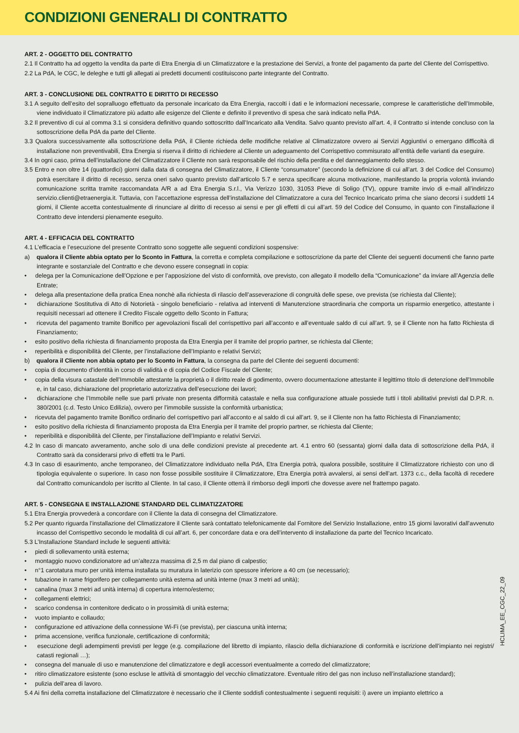CONDIZIONI GENERALI DI CONTRATTO
ART. 2 - OGGETTO DEL CONTRATTO
2.1 Il Contratto ha ad oggetto la vendita da parte di Etra Energia di un Climatizzatore e la prestazione dei Servizi, a fronte del pagamento da parte del Cliente del Corrispettivo.
2.2 La PdA, le CGC, le deleghe e tutti gli allegati ai predetti documenti costituiscono parte integrante del Contratto.
ART. 3 - CONCLUSIONE DEL CONTRATTO E DIRITTO DI RECESSO
3.1 A seguito dell’esito del sopralluogo effettuato da personale incaricato da Etra Energia, raccolti i dati e le informazioni necessarie, comprese le caratteristiche dell’Immobile, viene individuato il Climatizzatore più adatto alle esigenze del Cliente e definito il preventivo di spesa che sarà indicato nella PdA.
3.2 Il preventivo di cui al comma 3.1 si considera definitivo quando sottoscritto dall’Incaricato alla Vendita. Salvo quanto previsto all’art. 4, il Contratto si intende concluso con la sottoscrizione della PdA da parte del Cliente.
3.3 Qualora successivamente alla sottoscrizione della PdA, il Cliente richieda delle modifiche relative al Climatizzatore ovvero ai Servizi Aggiuntivi o emergano difficoltà di installazione non preventivabili, Etra Energia si riserva il diritto di richiedere al Cliente un adeguamento del Corrispettivo commisurato all’entità delle varianti da eseguire.
3.4 In ogni caso, prima dell’installazione del Climatizzatore il Cliente non sarà responsabile del rischio della perdita e del danneggiamento dello stesso.
3.5 Entro e non oltre 14 (quattordici) giorni dalla data di consegna del Climatizzatore, il Cliente “consumatore” (secondo la definizione di cui all’art. 3 del Codice del Consumo) potrà esercitare il diritto di recesso, senza oneri salvo quanto previsto dall’articolo 5.7 e senza specificare alcuna motivazione, manifestando la propria volontà inviando comunicazione scritta tramite raccomandata A/R a ad Etra Energia S.r.l., Via Verizzo 1030, 31053 Pieve di Soligo (TV), oppure tramite invio di e-mail all’indirizzo servizio.clienti@etraenergia.it. Tuttavia, con l’accettazione espressa dell’installazione del Climatizzatore a cura del Tecnico Incaricato prima che siano decorsi i suddetti 14 giorni, il Cliente accetta contestualmente di rinunciare al diritto di recesso ai sensi e per gli effetti di cui all’art. 59 del Codice del Consumo, in quanto con l’installazione il Contratto deve intendersi pienamente eseguito.
ART. 4 - EFFICACIA DEL CONTRATTO
4.1 L’efficacia e l’esecuzione del presente Contratto sono soggette alle seguenti condizioni sospensive:
a) qualora il Cliente abbia optato per lo Sconto in Fattura, la corretta e completa compilazione e sottoscrizione da parte del Cliente dei seguenti documenti che fanno parte integrante e sostanziale del Contratto e che devono essere consegnati in copia:
• delega per la Comunicazione dell’Opzione e per l’apposizione del visto di conformità, ove previsto, con allegato il modello della “Comunicazione” da inviare all’Agenzia delle Entrate;
• delega alla presentazione della pratica Enea nonchè alla richiesta di rilascio dell’asseverazione di congruità delle spese, ove prevista (se richiesta dal Cliente);
• dichiarazione Sostitutiva di Atto di Notorietà - singolo beneficiario - relativa ad interventi di Manutenzione straordinaria che comporta un risparmio energetico, attestante i requisiti necessari ad ottenere il Credito Fiscale oggetto dello Sconto in Fattura;
• ricevuta del pagamento tramite Bonifico per agevolazioni fiscali del corrispettivo pari all’acconto e all’eventuale saldo di cui all’art. 9, se il Cliente non ha fatto Richiesta di Finanziamento;
• esito positivo della richiesta di finanziamento proposta da Etra Energia per il tramite del proprio partner, se richiesta dal Cliente;
• reperibilità e disponibilità del Cliente, per l’installazione dell’Impianto e relativi Servizi;
b) qualora il Cliente non abbia optato per lo Sconto in Fattura, la consegna da parte del Cliente dei seguenti documenti:
• copia di documento d’identità in corso di validità e di copia del Codice Fiscale del Cliente;
• copia della visura catastale dell’Immobile attestante la proprietà o il diritto reale di godimento, ovvero documentazione attestante il legittimo titolo di detenzione dell’Immobile e, in tal caso, dichiarazione del proprietario autorizzativa dell’esecuzione dei lavori;
• dichiarazione che l’Immobile nelle sue parti private non presenta difformità catastale e nella sua configurazione attuale possiede tutti i titoli abilitativi previsti dal D.P.R. n. 380/2001 (c.d. Testo Unico Edilizia), ovvero per l’immobile sussiste la conformità urbanistica;
• ricevuta del pagamento tramite Bonifico ordinario del corrispettivo pari all’acconto e al saldo di cui all’art. 9, se il Cliente non ha fatto Richiesta di Finanziamento;
• esito positivo della richiesta di finanziamento proposta da Etra Energia per il tramite del proprio partner, se richiesta dal Cliente;
• reperibilità e disponibilità del Cliente, per l’installazione dell’Impianto e relativi Servizi.
4.2 In caso di mancato avveramento, anche solo di una delle condizioni previste al precedente art. 4.1 entro 60 (sessanta) giorni dalla data di sottoscrizione della PdA, il Contratto sarà da considerarsi privo di effetti tra le Parti.
4.3 In caso di esaurimento, anche temporaneo, del Climatizzatore individuato nella PdA, Etra Energia potrà, qualora possibile, sostituire il Climatizzatore richiesto con uno di tipologia equivalente o superiore. In caso non fosse possibile sostituire il Climatizzatore, Etra Energia potrà avvalersi, ai sensi dell’art. 1373 c.c., della facoltà di recedere dal Contratto comunicandolo per iscritto al Cliente. In tal caso, il Cliente otterrà il rimborso degli importi che dovesse avere nel frattempo pagato.
ART. 5 - CONSEGNA E INSTALLAZIONE STANDARD DEL CLIMATIZZATORE
5.1 Etra Energia provvederà a concordare con il Cliente la data di consegna del Climatizzatore.
5.2 Per quanto riguarda l’installazione del Climatizzatore il Cliente sarà contattato telefonicamente dal Fornitore del Servizio Installazione, entro 15 giorni lavorativi dall’avvenuto incasso del Corrispettivo secondo le modalità di cui all’art. 6, per concordare data e ora dell’intervento di installazione da parte del Tecnico Incaricato.
5.3 L’Installazione Standard include le seguenti attività:
• piedi di sollevamento unità esterna;
• montaggio nuovo condizionatore ad un’altezza massima di 2,5 m dal piano di calpestio;
• n°1 carotatura muro per unità interna installata su muratura in laterizio con spessore inferiore a 40 cm (se necessario);
• tubazione in rame frigorifero per collegamento unità esterna ad unità interne (max 3 metri ad unità);
• canalina (max 3 metri ad unità interna) di copertura interno/esterno;
• collegamenti elettrici;
• scarico condensa in contenitore dedicato o in prossimità di unità esterna;
• vuoto impianto e collaudo;
• configurazione ed attivazione della connessione Wi-Fi (se prevista), per ciascuna unità interna;
• prima accensione, verifica funzionale, certificazione di conformità;
• esecuzione degli adempimenti previsti per legge (e.g. compilazione del libretto di impianto, rilascio della dichiarazione di conformità e iscrizione dell’impianto nei registri/ catasti regionali …);
• consegna del manuale di uso e manutenzione del climatizzatore e degli accessori eventualmente a corredo del climatizzatore;
• ritiro climatizzatore esistente (sono escluse le attività di smontaggio del vecchio climatizzatore. Eventuale ritiro del gas non incluso nell’installazione standard);
• pulizia dell’area di lavoro.
5.4 Ai fini della corretta installazione del Climatizzatore è necessario che il Cliente soddisfi contestualmente i seguenti requisiti: i) avere un impianto elettrico a
HCLIMA_EE_CGC_22_09